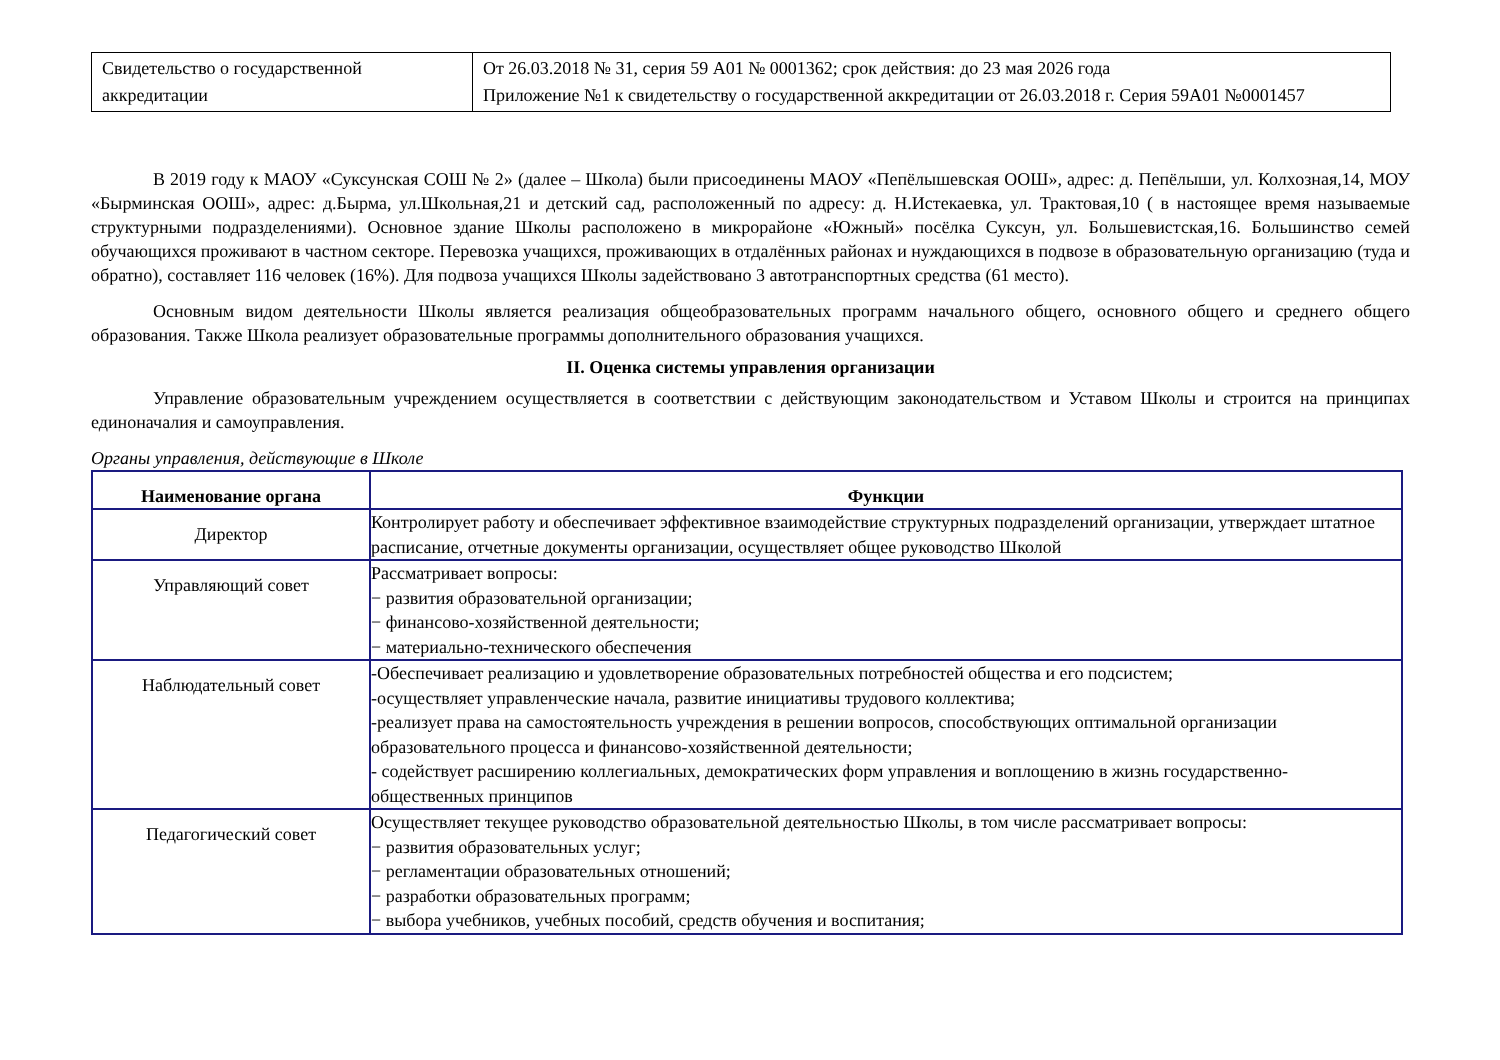| Свидетельство о государственной аккредитации | От 26.03.2018 № 31, серия 59 А01 № 0001362; срок действия: до 23 мая 2026 года Приложение №1 к свидетельству о государственной аккредитации от 26.03.2018 г. Серия 59А01 №0001457 |
В 2019 году к МАОУ «Суксунская СОШ № 2» (далее – Школа) были присоединены МАОУ «Пепёлышевская ООШ», адрес: д. Пепёлыши, ул. Колхозная,14, МОУ «Бырминская ООШ», адрес: д.Бырма, ул.Школьная,21 и детский сад, расположенный по адресу: д. Н.Истекаевка, ул. Трактовая,10 ( в настоящее время называемые структурными подразделениями). Основное здание Школы расположено в микрорайоне «Южный» посёлка Суксун, ул. Большевистская,16. Большинство семей обучающихся проживают в частном секторе. Перевозка учащихся, проживающих в отдалённых районах и нуждающихся в подвозе в образовательную организацию (туда и обратно), составляет 116 человек (16%). Для подвоза учащихся Школы задействовано 3 автотранспортных средства (61 место).
Основным видом деятельности Школы является реализация общеобразовательных программ начального общего, основного общего и среднего общего образования. Также Школа реализует образовательные программы дополнительного образования учащихся.
II. Оценка системы управления организации
Управление образовательным учреждением осуществляется в соответствии с действующим законодательством и Уставом Школы и строится на принципах единоначалия и самоуправления.
Органы управления, действующие в Школе
| Наименование органа | Функции |
| --- | --- |
| Директор | Контролирует работу и обеспечивает эффективное взаимодействие структурных подразделений организации, утверждает штатное расписание, отчетные документы организации, осуществляет общее руководство Школой |
| Управляющий совет | Рассматривает вопросы: − развития образовательной организации; − финансово-хозяйственной деятельности; − материально-технического обеспечения |
| Наблюдательный совет | -Обеспечивает реализацию и удовлетворение образовательных потребностей общества и его подсистем; -осуществляет управленческие начала, развитие инициативы трудового коллектива; -реализует права на самостоятельность учреждения в решении вопросов, способствующих оптимальной организации образовательного процесса и финансово-хозяйственной деятельности; - содействует расширению коллегиальных, демократических форм управления и воплощению в жизнь государственно-общественных принципов |
| Педагогический совет | Осуществляет текущее руководство образовательной деятельностью Школы, в том числе рассматривает вопросы: − развития образовательных услуг; − регламентации образовательных отношений; − разработки образовательных программ; − выбора учебников, учебных пособий, средств обучения и воспитания; |